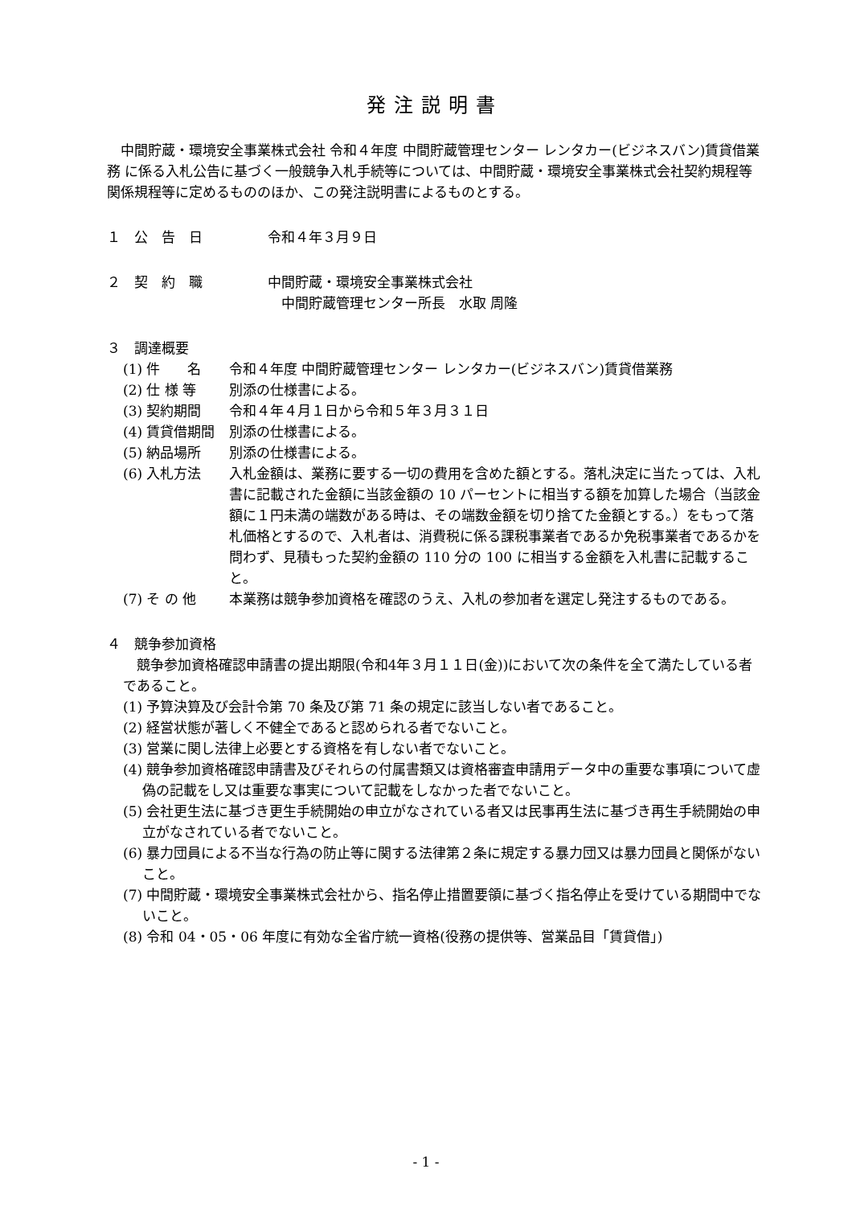発注説明書
中間貯蔵・環境安全事業株式会社 令和４年度 中間貯蔵管理センター レンタカー(ビジネスバン)賃貸借業務 に係る入札公告に基づく一般競争入札手続等については、中間貯蔵・環境安全事業株式会社契約規程等関係規程等に定めるもののほか、この発注説明書によるものとする。
１　公　告　日 令和４年３月９日
２　契　約　職 中間貯蔵・環境安全事業株式会社
　中間貯蔵管理センター所長　水取 周隆
３　調達概要
(1) 件　　名 令和４年度 中間貯蔵管理センター レンタカー(ビジネスバン)賃貸借業務
(2) 仕 様 等 別添の仕様書による。
(3) 契約期間 令和４年４月１日から令和５年３月３１日
(4) 賃貸借期間 別添の仕様書による。
(5) 納品場所 別添の仕様書による。
(6) 入札方法 入札金額は、業務に要する一切の費用を含めた額とする。落札決定に当たっては、入札書に記載された金額に当該金額の 10 パーセントに相当する額を加算した場合（当該金額に１円未満の端数がある時は、その端数金額を切り捨てた金額とする。）をもって落札価格とするので、入札者は、消費税に係る課税事業者であるか免税事業者であるかを問わず、見積もった契約金額の 110 分の 100 に相当する金額を入札書に記載すること。
(7) そ の 他 本業務は競争参加資格を確認のうえ、入札の参加者を選定し発注するものである。
４　競争参加資格
競争参加資格確認申請書の提出期限(令和4年３月１１日(金))において次の条件を全て満たしている者であること。
(1) 予算決算及び会計令第 70 条及び第 71 条の規定に該当しない者であること。
(2) 経営状態が著しく不健全であると認められる者でないこと。
(3) 営業に関し法律上必要とする資格を有しない者でないこと。
(4) 競争参加資格確認申請書及びそれらの付属書類又は資格審査申請用データ中の重要な事項について虚偽の記載をし又は重要な事実について記載をしなかった者でないこと。
(5) 会社更生法に基づき更生手続開始の申立がなされている者又は民事再生法に基づき再生手続開始の申立がなされている者でないこと。
(6) 暴力団員による不当な行為の防止等に関する法律第２条に規定する暴力団又は暴力団員と関係がないこと。
(7) 中間貯蔵・環境安全事業株式会社から、指名停止措置要領に基づく指名停止を受けている期間中でないこと。
(8) 令和 04・05・06 年度に有効な全省庁統一資格(役務の提供等、営業品目「賃貸借」)
- 1 -